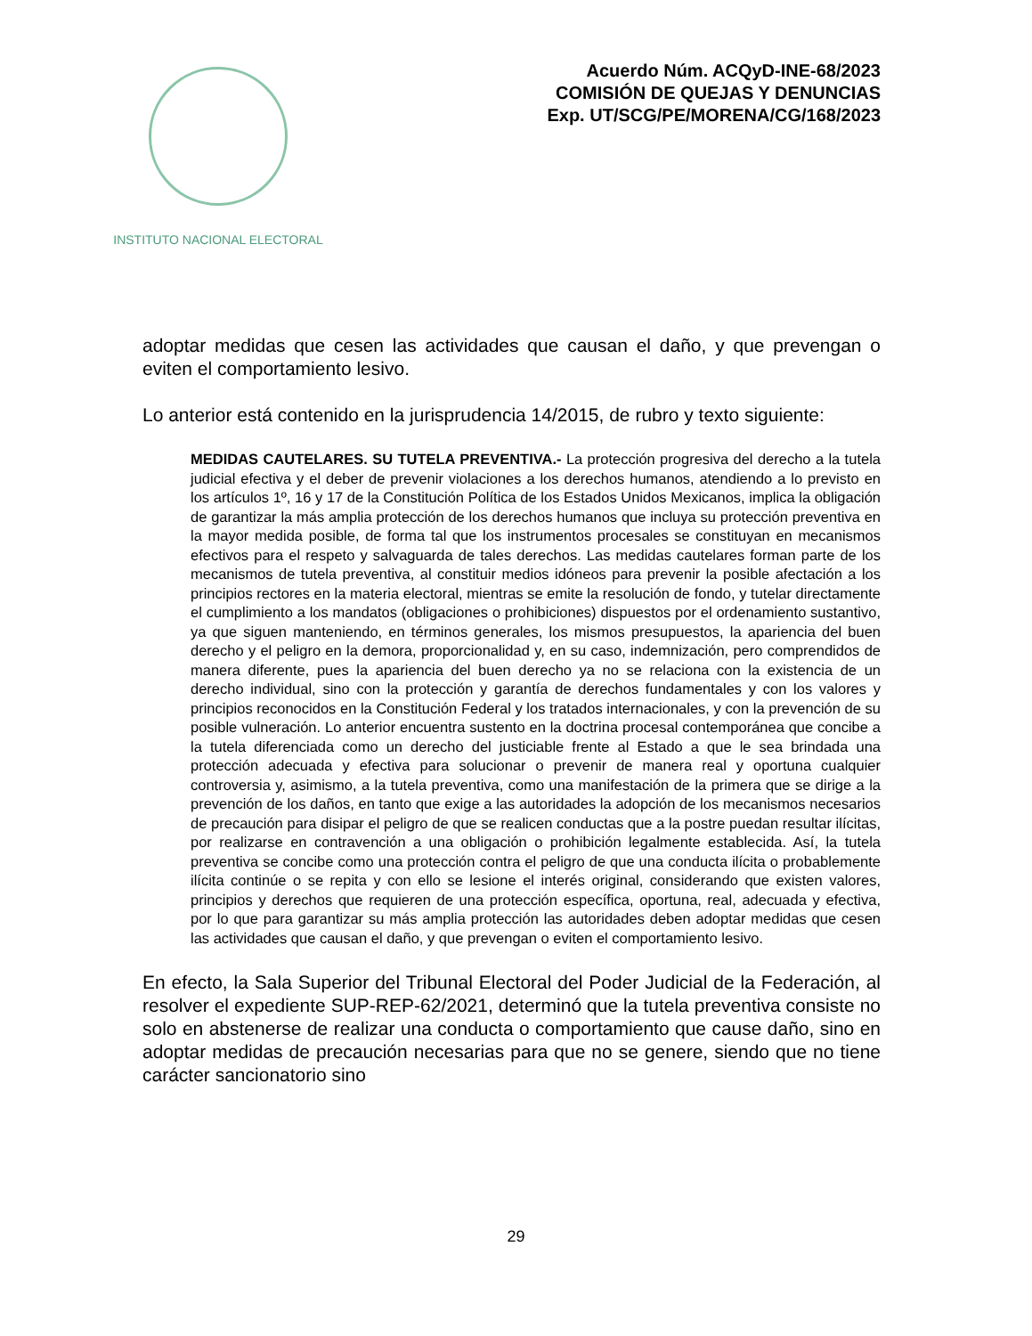INSTITUTO NACIONAL ELECTORAL
Acuerdo Núm. ACQyD-INE-68/2023
COMISIÓN DE QUEJAS Y DENUNCIAS
Exp. UT/SCG/PE/MORENA/CG/168/2023
adoptar medidas que cesen las actividades que causan el daño, y que prevengan o eviten el comportamiento lesivo.
Lo anterior está contenido en la jurisprudencia 14/2015, de rubro y texto siguiente:
MEDIDAS CAUTELARES. SU TUTELA PREVENTIVA.- La protección progresiva del derecho a la tutela judicial efectiva y el deber de prevenir violaciones a los derechos humanos, atendiendo a lo previsto en los artículos 1º, 16 y 17 de la Constitución Política de los Estados Unidos Mexicanos, implica la obligación de garantizar la más amplia protección de los derechos humanos que incluya su protección preventiva en la mayor medida posible, de forma tal que los instrumentos procesales se constituyan en mecanismos efectivos para el respeto y salvaguarda de tales derechos. Las medidas cautelares forman parte de los mecanismos de tutela preventiva, al constituir medios idóneos para prevenir la posible afectación a los principios rectores en la materia electoral, mientras se emite la resolución de fondo, y tutelar directamente el cumplimiento a los mandatos (obligaciones o prohibiciones) dispuestos por el ordenamiento sustantivo, ya que siguen manteniendo, en términos generales, los mismos presupuestos, la apariencia del buen derecho y el peligro en la demora, proporcionalidad y, en su caso, indemnización, pero comprendidos de manera diferente, pues la apariencia del buen derecho ya no se relaciona con la existencia de un derecho individual, sino con la protección y garantía de derechos fundamentales y con los valores y principios reconocidos en la Constitución Federal y los tratados internacionales, y con la prevención de su posible vulneración. Lo anterior encuentra sustento en la doctrina procesal contemporánea que concibe a la tutela diferenciada como un derecho del justiciable frente al Estado a que le sea brindada una protección adecuada y efectiva para solucionar o prevenir de manera real y oportuna cualquier controversia y, asimismo, a la tutela preventiva, como una manifestación de la primera que se dirige a la prevención de los daños, en tanto que exige a las autoridades la adopción de los mecanismos necesarios de precaución para disipar el peligro de que se realicen conductas que a la postre puedan resultar ilícitas, por realizarse en contravención a una obligación o prohibición legalmente establecida. Así, la tutela preventiva se concibe como una protección contra el peligro de que una conducta ilícita o probablemente ilícita continúe o se repita y con ello se lesione el interés original, considerando que existen valores, principios y derechos que requieren de una protección específica, oportuna, real, adecuada y efectiva, por lo que para garantizar su más amplia protección las autoridades deben adoptar medidas que cesen las actividades que causan el daño, y que prevengan o eviten el comportamiento lesivo.
En efecto, la Sala Superior del Tribunal Electoral del Poder Judicial de la Federación, al resolver el expediente SUP-REP-62/2021, determinó que la tutela preventiva consiste no solo en abstenerse de realizar una conducta o comportamiento que cause daño, sino en adoptar medidas de precaución necesarias para que no se genere, siendo que no tiene carácter sancionatorio sino
29